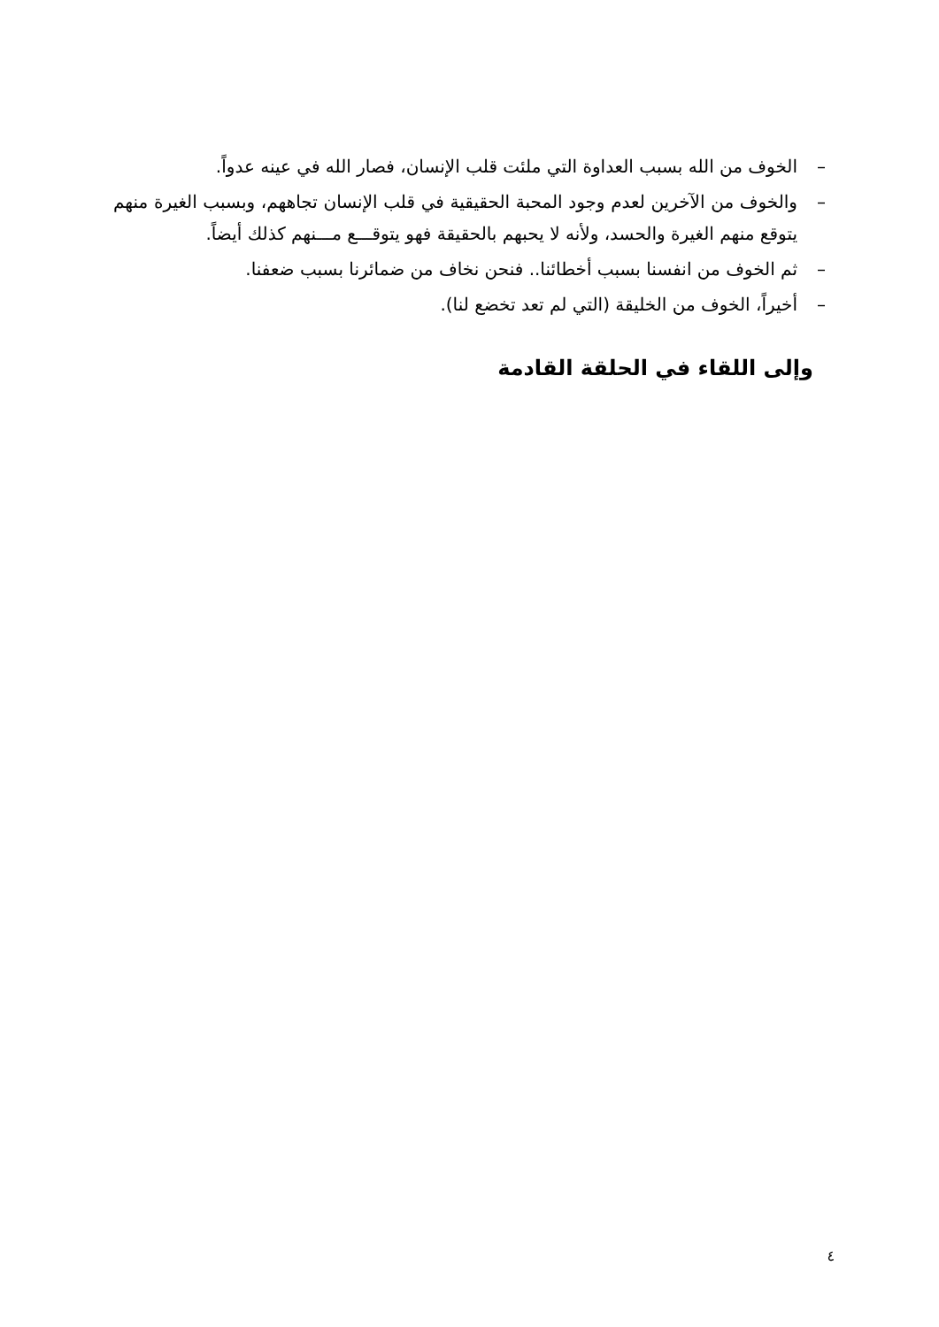– الخوف من الله بسبب العداوة التي ملئت قلب الإنسان، فصار الله في عينه عدواً.
– والخوف من الآخرين لعدم وجود المحبة الحقيقية في قلب الإنسان تجاههم، وبسبب الغيرة منهم يتوقع منهم الغيرة والحسد، ولأنه لا يحبهم بالحقيقة فهو يتوقـــع مـــنهم كذلك أيضاً.
– ثم الخوف من انفسنا بسبب أخطائنا.. فنحن نخاف من ضمائرنا بسبب ضعفنا.
– أخيراً، الخوف من الخليقة (التي لم تعد تخضع لنا).
وإلى اللقاء في الحلقة القادمة
٤